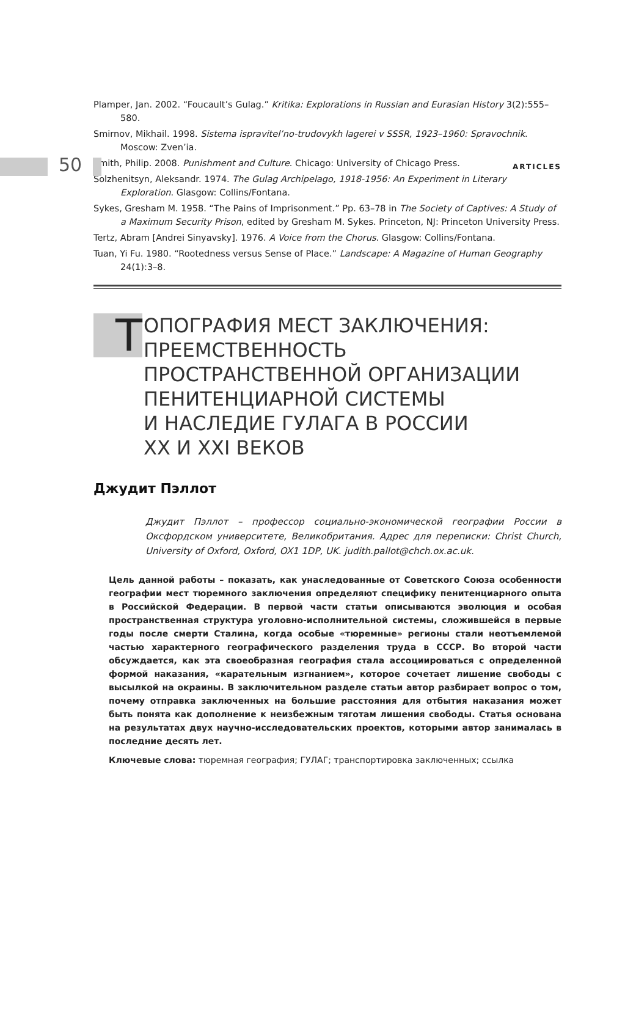50 ARTICLES
Plamper, Jan. 2002. “Foucault’s Gulag.” Kritika: Explorations in Russian and Eurasian History 3(2):555–580.
Smirnov, Mikhail. 1998. Sistema ispravitel’no-trudovykh lagerei v SSSR, 1923–1960: Spravochnik. Moscow: Zven’ia.
Smith, Philip. 2008. Punishment and Culture. Chicago: University of Chicago Press.
Solzhenitsyn, Aleksandr. 1974. The Gulag Archipelago, 1918-1956: An Experiment in Literary Exploration. Glasgow: Collins/Fontana.
Sykes, Gresham M. 1958. “The Pains of Imprisonment.” Pp. 63–78 in The Society of Captives: A Study of a Maximum Security Prison, edited by Gresham M. Sykes. Princeton, NJ: Princeton University Press.
Tertz, Abram [Andrei Sinyavsky]. 1976. A Voice from the Chorus. Glasgow: Collins/Fontana.
Tuan, Yi Fu. 1980. “Rootedness versus Sense of Place.” Landscape: A Magazine of Human Geography 24(1):3–8.
Т
ОПОГРАФИЯ МЕСТ ЗАКЛЮЧЕНИЯ:
ПРЕЕМСТВЕННОСТЬ
ПРОСТРАНСТВЕННОЙ ОРГАНИЗАЦИИ
ПЕНИТЕНЦИАРНОЙ СИСТЕМЫ
И НАСЛЕДИЕ ГУЛАГА В РОССИИ
XX И XXI ВЕКОВ
Джудит Пэллот
Джудит Пэллот – профессор социально-экономической географии России в Оксфордском университете, Великобритания. Адрес для переписки: Christ Church, University of Oxford, Oxford, OX1 1DP, UK. judith.pallot@chch.ox.ac.uk.
Цель данной работы – показать, как унаследованные от Советского Союза особенности географии мест тюремного заключения определяют специфику пенитенциарного опыта в Российской Федерации. В первой части статьи описываются эволюция и особая пространственная структура уголовно-исполнительной системы, сложившейся в первые годы после смерти Сталина, когда особые «тюремные» регионы стали неотъемлемой частью характерного географического разделения труда в СССР. Во второй части обсуждается, как эта своеобразная география стала ассоциироваться с определенной формой наказания, «карательным изгнанием», которое сочетает лишение свободы с высылкой на окраины. В заключительном разделе статьи автор разбирает вопрос о том, почему отправка заключенных на большие расстояния для отбытия наказания может быть понята как дополнение к неизбежным тяготам лишения свободы. Статья основана на результатах двух научно-исследовательских проектов, которыми автор занималась в последние десять лет.
Ключевые слова: тюремная география; ГУЛАГ; транспортировка заключенных; ссылка